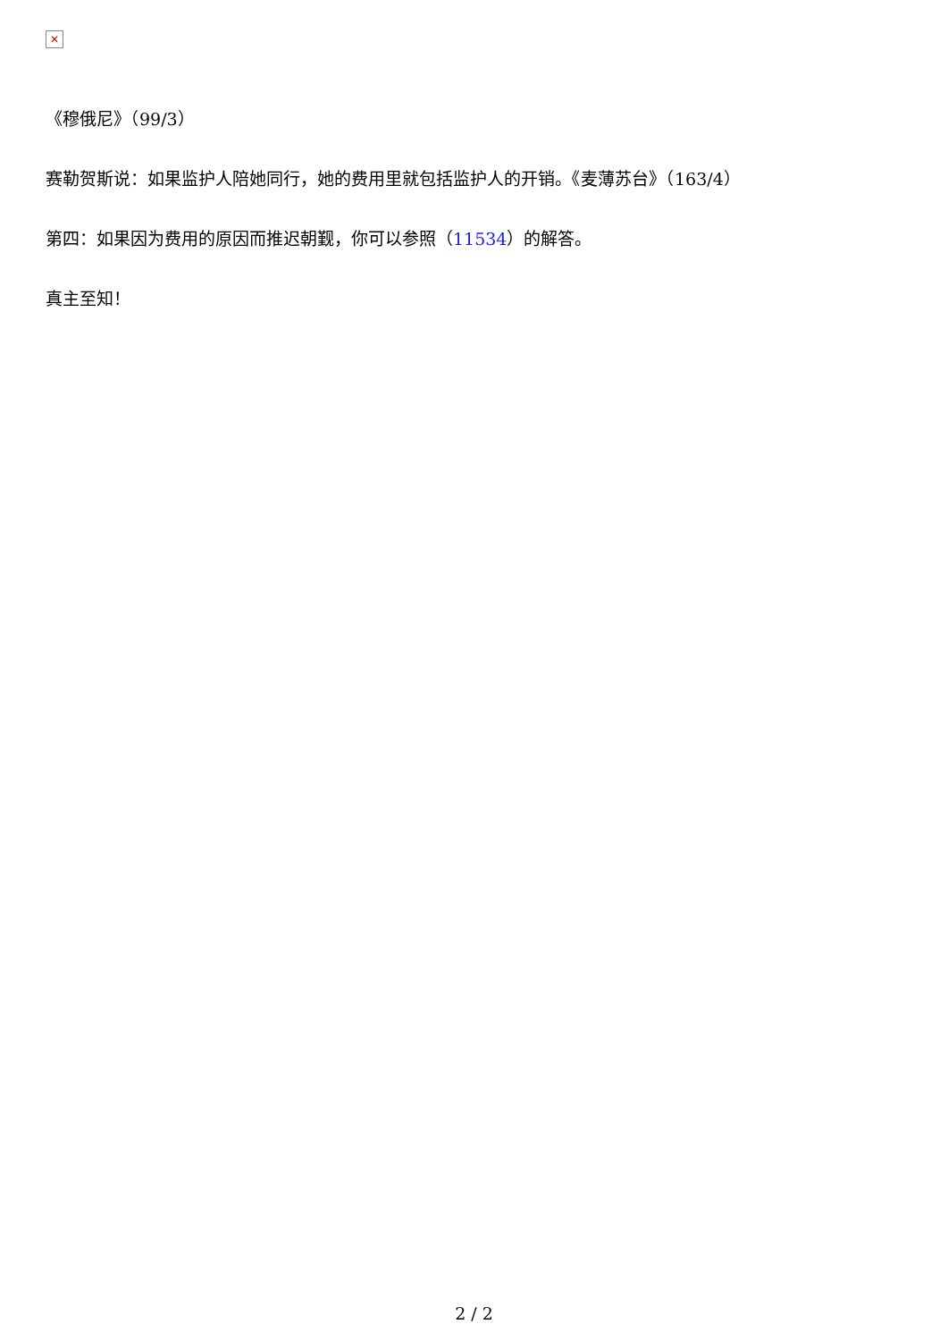✕
《穆俄尼》（99/3）
赛勒贺斯说：如果监护人陪她同行，她的费用里就包括监护人的开销。《麦薄苏台》（163/4）
第四：如果因为费用的原因而推迟朝觐，你可以参照（11534）的解答。
真主至知！
2 / 2